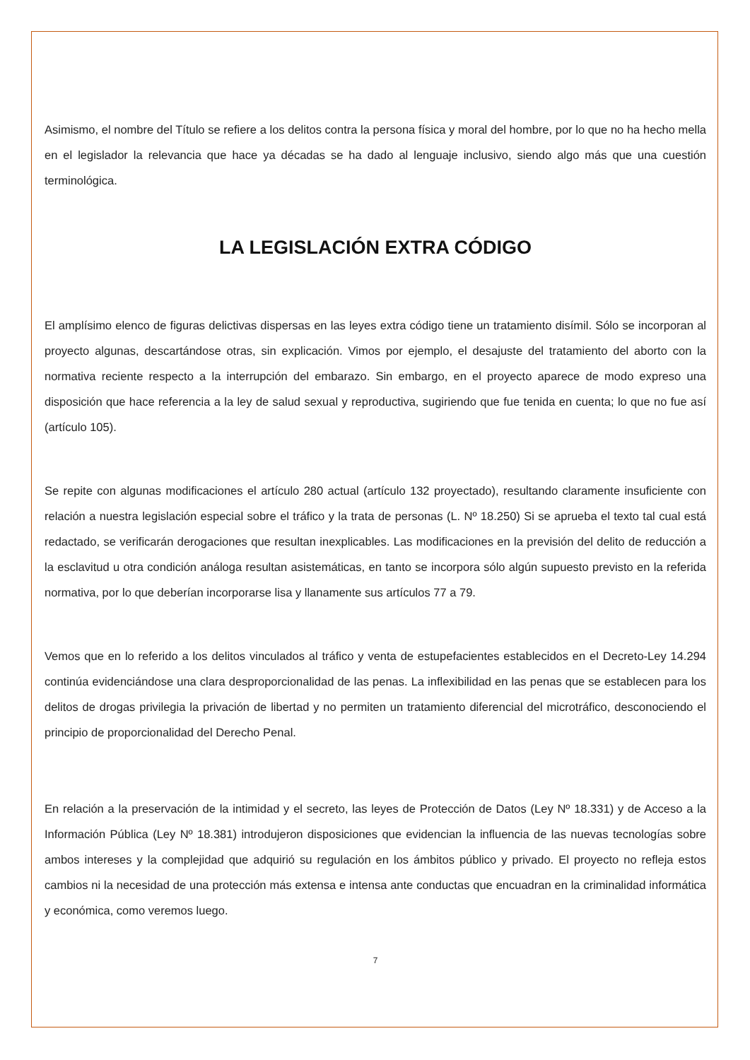Asimismo, el nombre del Título se refiere a los delitos contra la persona física y moral del hombre, por lo que no ha hecho mella en el legislador la relevancia que hace ya décadas se ha dado al lenguaje inclusivo, siendo algo más que una cuestión terminológica.
LA LEGISLACIÓN EXTRA CÓDIGO
El amplísimo elenco de figuras delictivas dispersas en las leyes extra código tiene un tratamiento disímil. Sólo se incorporan al proyecto algunas, descartándose otras, sin explicación. Vimos por ejemplo, el desajuste del tratamiento del aborto con la normativa reciente respecto a la interrupción del embarazo. Sin embargo, en el proyecto aparece de modo expreso una disposición que hace referencia a la ley de salud sexual y reproductiva, sugiriendo que fue tenida en cuenta; lo que no fue así (artículo 105).
Se repite con algunas modificaciones el artículo 280 actual (artículo 132 proyectado), resultando claramente insuficiente con relación a nuestra legislación especial sobre el tráfico y la trata de personas (L. Nº 18.250) Si se aprueba el texto tal cual está redactado, se verificarán derogaciones que resultan inexplicables. Las modificaciones en la previsión del delito de reducción a la esclavitud u otra condición análoga resultan asistemáticas, en tanto se incorpora sólo algún supuesto previsto en la referida normativa, por lo que deberían incorporarse lisa y llanamente sus artículos 77 a 79.
Vemos que en lo referido a los delitos vinculados al tráfico y venta de estupefacientes establecidos en el Decreto-Ley 14.294 continúa evidenciándose una clara desproporcionalidad de las penas. La inflexibilidad en las penas que se establecen para los delitos de drogas privilegia la privación de libertad y no permiten un tratamiento diferencial del microtráfico, desconociendo el principio de proporcionalidad del Derecho Penal.
En relación a la preservación de la intimidad y el secreto, las leyes de Protección de Datos (Ley Nº 18.331) y de Acceso a la Información Pública (Ley Nº 18.381) introdujeron disposiciones que evidencian la influencia de las nuevas tecnologías sobre ambos intereses y la complejidad que adquirió su regulación en los ámbitos público y privado. El proyecto no refleja estos cambios ni la necesidad de una protección más extensa e intensa ante conductas que encuadran en la criminalidad informática y económica, como veremos luego.
7